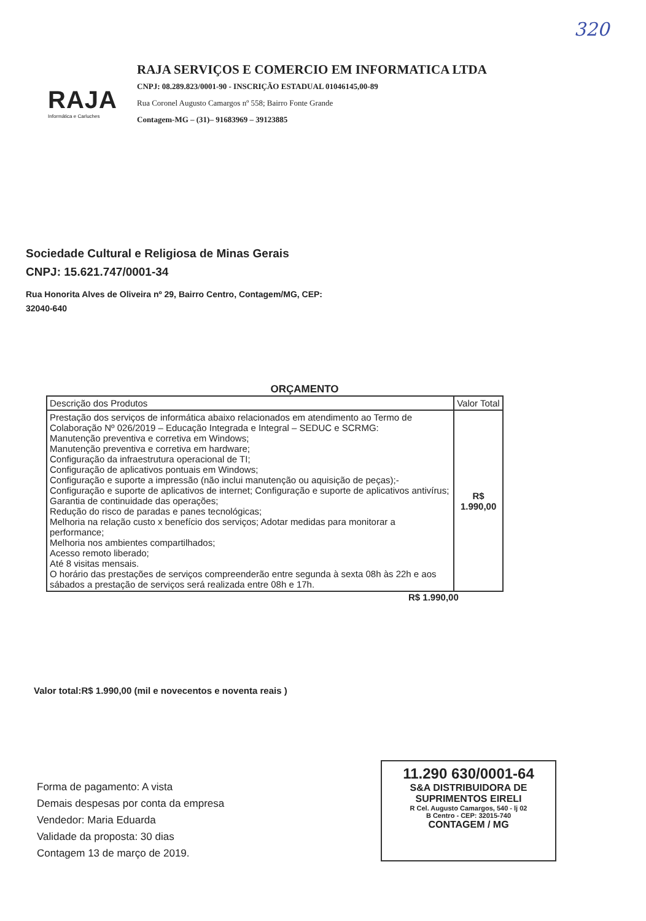320
RAJA
Informática e Carluches
RAJA SERVIÇOS E COMERCIO EM INFORMATICA LTDA
CNPJ: 08.289.823/0001-90 - INSCRIÇÃO ESTADUAL 01046145,00-89
Rua Coronel Augusto Camargos nº 558; Bairro Fonte Grande
Contagem-MG – (31)– 91683969 – 39123885
Sociedade Cultural e Religiosa de Minas Gerais
CNPJ: 15.621.747/0001-34
Rua Honorita Alves de Oliveira nº 29, Bairro Centro, Contagem/MG, CEP:
32040-640
ORÇAMENTO
| Descrição dos Produtos | Valor Total |
| --- | --- |
| Prestação dos serviços de informática abaixo relacionados em atendimento ao Termo de Colaboração Nº 026/2019 – Educação Integrada e Integral – SEDUC e SCRMG: Manutenção preventiva e corretiva em Windows; Manutenção preventiva e corretiva em hardware; Configuração da infraestrutura operacional de TI; Configuração de aplicativos pontuais em Windows; Configuração e suporte a impressão (não inclui manutenção ou aquisição de peças);- Configuração e suporte de aplicativos de internet; Configuração e suporte de aplicativos antivírus; Garantia de continuidade das operações; Redução do risco de paradas e panes tecnológicas; Melhoria na relação custo x benefício dos serviços; Adotar medidas para monitorar a performance; Melhoria nos ambientes compartilhados; Acesso remoto liberado; Até 8 visitas mensais. O horário das prestações de serviços compreenderão entre segunda à sexta 08h às 22h e aos sábados a prestação de serviços será realizada entre 08h e 17h. | R$ 1.990,00 |
R$ 1.990,00
Valor total:R$ 1.990,00 (mil e novecentos e noventa reais )
Forma de pagamento: A vista
Demais despesas por conta da empresa
Vendedor: Maria Eduarda
Validade da proposta: 30 dias
Contagem 13 de março de 2019.
11.290 630/0001-64
S&A DISTRIBUIDORA DE
SUPRIMENTOS EIRELI
R Cel. Augusto Camargos, 540 - lj 02
B Centro - CEP: 32015-740
CONTAGEM / MG